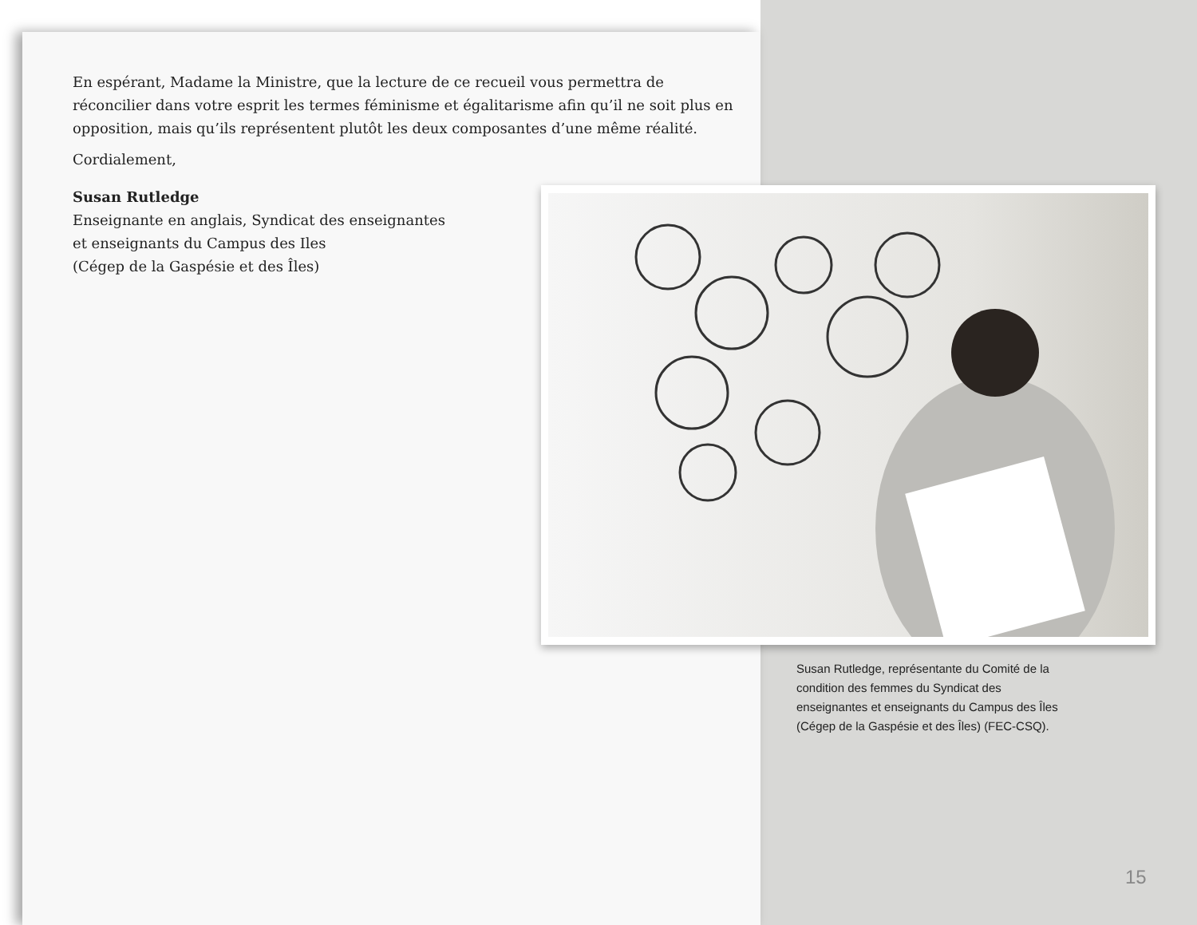En espérant, Madame la Ministre, que la lecture de ce recueil vous permettra de réconcilier dans votre esprit les termes féminisme et égalitarisme afin qu’il ne soit plus en opposition, mais qu’ils représentent plutôt les deux composantes d’une même réalité.
Cordialement,
Susan Rutledge
Enseignante en anglais, Syndicat des enseignantes
et enseignants du Campus des Iles
(Cégep de la Gaspésie et des Îles)
Susan Rutledge, représentante du Comité de la condition des femmes du Syndicat des enseignantes et enseignants du Campus des Îles (Cégep de la Gaspésie et des Îles) (FEC-CSQ).
15